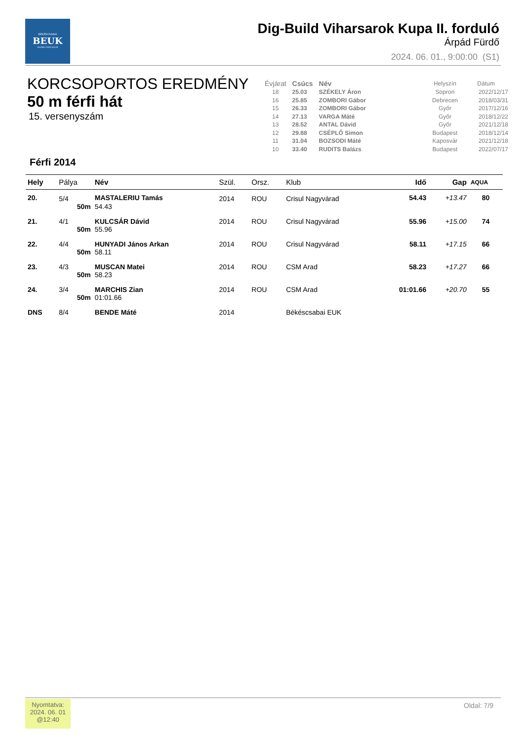BÉKÉSCSABAI
BEUK
ÉLŐKE ÚSZÓ KLUB
Dig-Build Viharsarok Kupa II. forduló
Árpád Fürdő
2024. 06. 01., 9:00:00 (S1)
KORCSOPORTOS EREDMÉNY
50 m férfi hát
15. versenyszám
Férfi 2014
| Évjárat | Csúcs | Név | | Helyszín | Dátum |
| --- | --- | --- | --- | --- | --- |
| 18 | 25.03 | SZÉKELY Áron | | Sopron | 2022/12/17 |
| 16 | 25.85 | ZOMBORI Gábor | | Debrecen | 2018/03/31 |
| 15 | 26.33 | ZOMBORI Gábor | | Győr | 2017/12/16 |
| 14 | 27.13 | VARGA Máté | | Győr | 2018/12/22 |
| 13 | 28.52 | ANTAL Dávid | | Győr | 2021/12/18 |
| 12 | 29.88 | CSÉPLŐ Simon | | Budapest | 2018/12/14 |
| 11 | 31.04 | BOZSODI Máté | | Kaposvár | 2021/12/18 |
| 10 | 33.40 | RUDITS Balázs | | Budapest | 2022/07/17 |
| Hely | Pálya | Név | Szül. | Orsz. | Klub | Idő | Gap | AQUA |
| --- | --- | --- | --- | --- | --- | --- | --- | --- |
| 20. | 5/4 | MASTALERIU Tamás | 2014 | ROU | Crisul Nagyvárad | 54.43 | +13.47 | 80 |
| | 50m | 54.43 | | | | | | |
| 21. | 4/1 | KULCSÁR Dávid | 2014 | ROU | Crisul Nagyvárad | 55.96 | +15.00 | 74 |
| | 50m | 55.96 | | | | | | |
| 22. | 4/4 | HUNYADI János Arkan | 2014 | ROU | Crisul Nagyvárad | 58.11 | +17.15 | 66 |
| | 50m | 58.11 | | | | | | |
| 23. | 4/3 | MUSCAN Matei | 2014 | ROU | CSM Arad | 58.23 | +17.27 | 66 |
| | 50m | 58.23 | | | | | | |
| 24. | 3/4 | MARCHIS Zian | 2014 | ROU | CSM Arad | 01:01.66 | +20.70 | 55 |
| | 50m | 01:01.66 | | | | | | |
| DNS | 8/4 | BENDE Máté | 2014 | | Békéscsabai EUK | | | |
Nyomtatva:
2024. 06. 01
@12:40
Oldal: 7/9